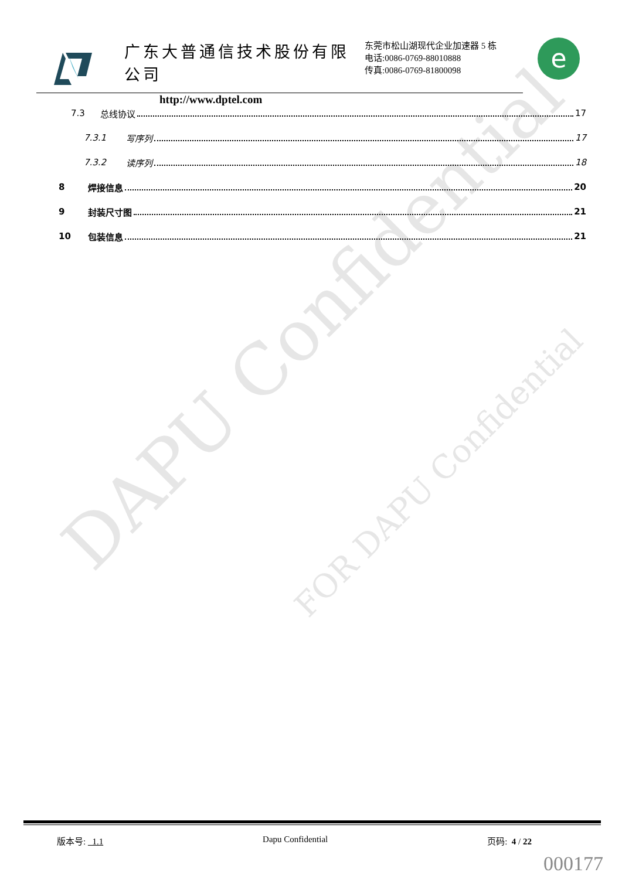DAPU Confidential
FOR DAPU Confidential
广东大普通信技术股份有限公司
http://www.dptel.com
东莞市松山湖现代企业加速器 5 栋
电话:0086-0769-88010888
传真:0086-0769-81800098
e
7.3 总线协议 17
7.3.1 写序列 17
7.3.2 读序列 18
8 焊接信息 20
9 封装尺寸图 21
10 包装信息 21
版本号: 1.1 Dapu Confidential 页码: 4 / 22
000177